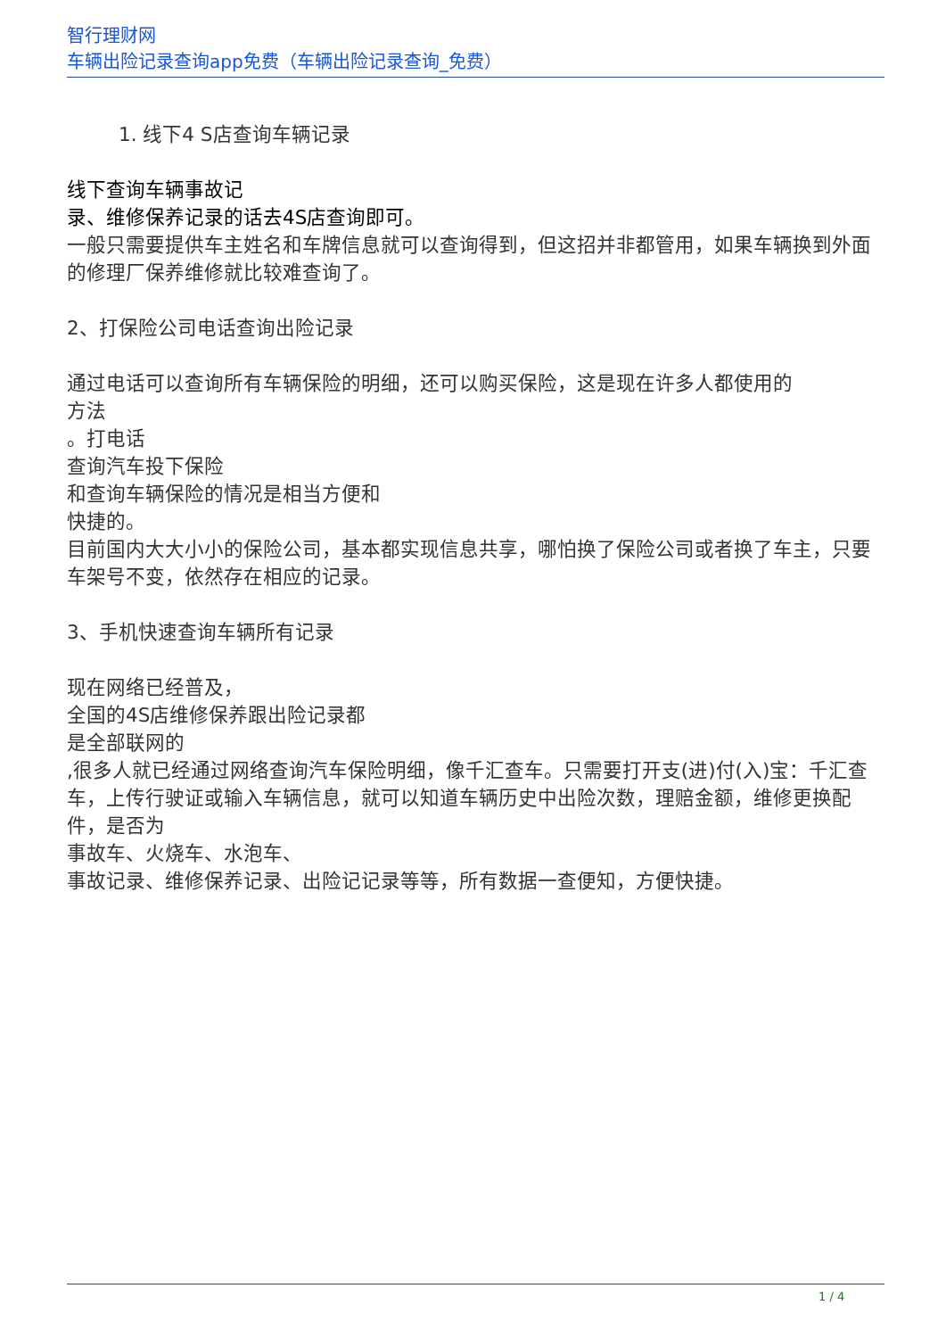智行理财网
车辆出险记录查询app免费（车辆出险记录查询_免费）
1. 线下4 S店查询车辆记录
线下查询车辆事故记
录、维修保养记录的话去4S店查询即可。
一般只需要提供车主姓名和车牌信息就可以查询得到，但这招并非都管用，如果车辆换到外面的修理厂保养维修就比较难查询了。
2、打保险公司电话查询出险记录
通过电话可以查询所有车辆保险的明细，还可以购买保险，这是现在许多人都使用的
方法
。打电话
查询汽车投下保险
和查询车辆保险的情况是相当方便和
快捷的。
目前国内大大小小的保险公司，基本都实现信息共享，哪怕换了保险公司或者换了车主，只要车架号不变，依然存在相应的记录。
3、手机快速查询车辆所有记录
现在网络已经普及，
全国的4S店维修保养跟出险记录都
是全部联网的
,很多人就已经通过网络查询汽车保险明细，像千汇查车。只需要打开支(进)付(入)宝：千汇查车，上传行驶证或输入车辆信息，就可以知道车辆历史中出险次数，理赔金额，维修更换配件，是否为
事故车、火烧车、水泡车、
事故记录、维修保养记录、出险记记录等等，所有数据一查便知，方便快捷。
1 / 4